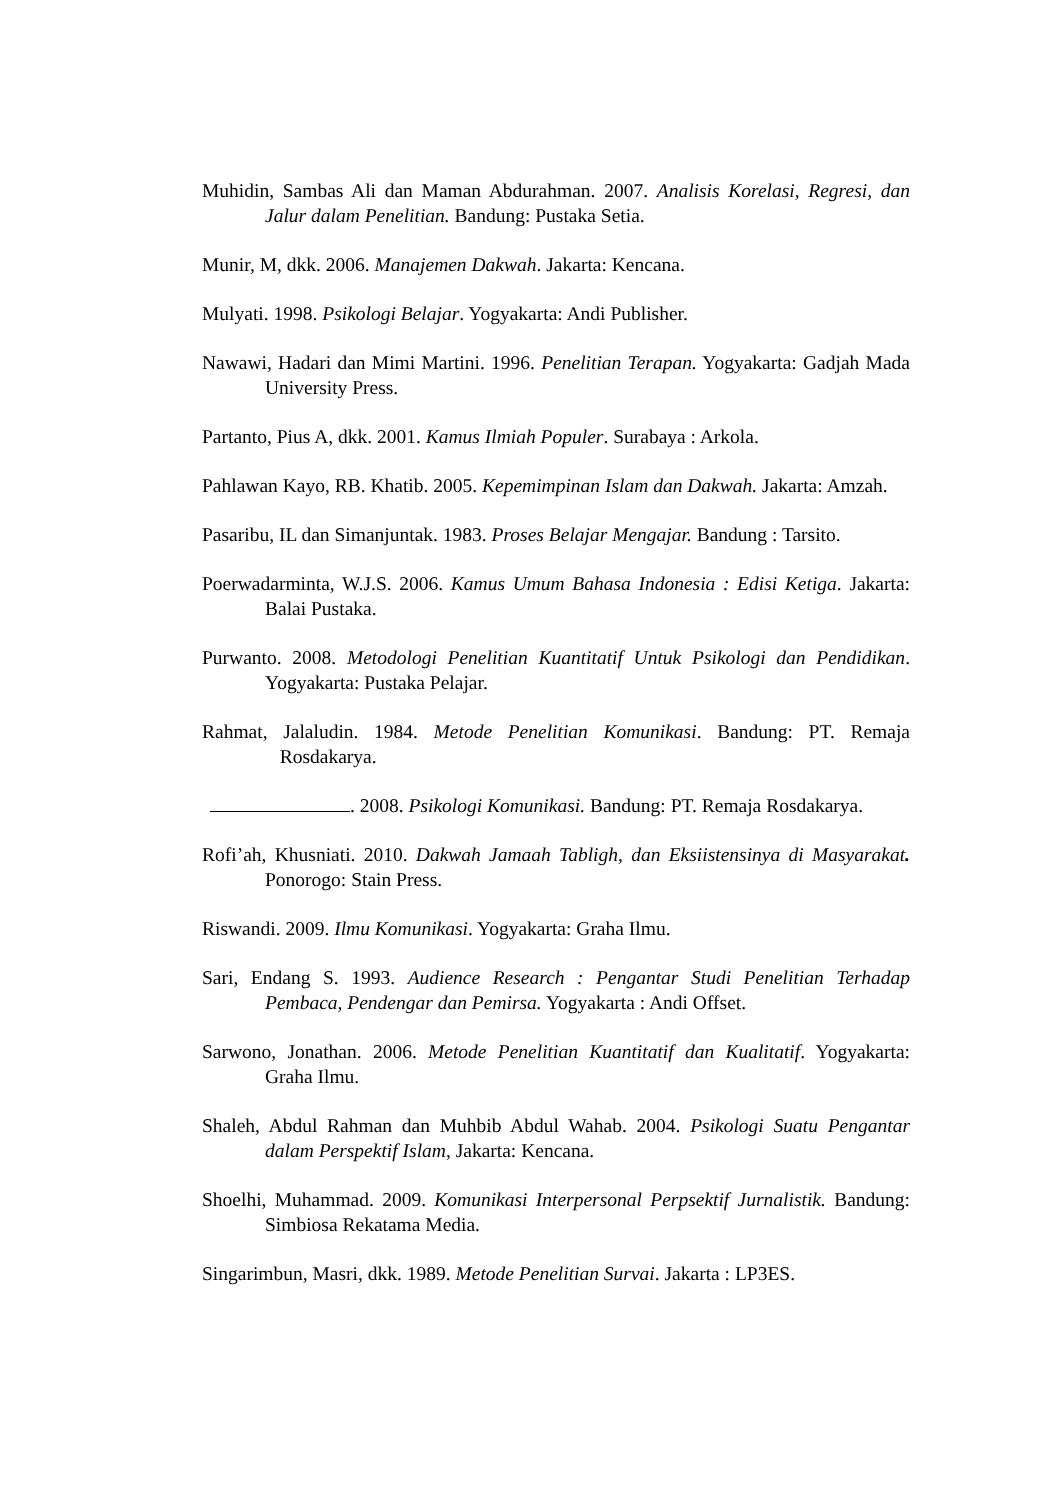Muhidin, Sambas Ali dan Maman Abdurahman. 2007. Analisis Korelasi, Regresi, dan Jalur dalam Penelitian. Bandung: Pustaka Setia.
Munir, M, dkk. 2006. Manajemen Dakwah. Jakarta: Kencana.
Mulyati. 1998. Psikologi Belajar. Yogyakarta: Andi Publisher.
Nawawi, Hadari dan Mimi Martini. 1996. Penelitian Terapan. Yogyakarta: Gadjah Mada University Press.
Partanto, Pius A, dkk. 2001. Kamus Ilmiah Populer. Surabaya : Arkola.
Pahlawan Kayo, RB. Khatib. 2005. Kepemimpinan Islam dan Dakwah. Jakarta: Amzah.
Pasaribu, IL dan Simanjuntak. 1983. Proses Belajar Mengajar. Bandung : Tarsito.
Poerwadarminta, W.J.S. 2006. Kamus Umum Bahasa Indonesia : Edisi Ketiga. Jakarta: Balai Pustaka.
Purwanto. 2008. Metodologi Penelitian Kuantitatif Untuk Psikologi dan Pendidikan. Yogyakarta: Pustaka Pelajar.
Rahmat, Jalaludin. 1984. Metode Penelitian Komunikasi. Bandung: PT. Remaja Rosdakarya.
. 2008. Psikologi Komunikasi. Bandung: PT. Remaja Rosdakarya.
Rofi’ah, Khusniati. 2010. Dakwah Jamaah Tabligh, dan Eksiistensinya di Masyarakat. Ponorogo: Stain Press.
Riswandi. 2009. Ilmu Komunikasi. Yogyakarta: Graha Ilmu.
Sari, Endang S. 1993. Audience Research : Pengantar Studi Penelitian Terhadap Pembaca, Pendengar dan Pemirsa. Yogyakarta : Andi Offset.
Sarwono, Jonathan. 2006. Metode Penelitian Kuantitatif dan Kualitatif. Yogyakarta: Graha Ilmu.
Shaleh, Abdul Rahman dan Muhbib Abdul Wahab. 2004. Psikologi Suatu Pengantar dalam Perspektif Islam, Jakarta: Kencana.
Shoelhi, Muhammad. 2009. Komunikasi Interpersonal Perpsektif Jurnalistik. Bandung: Simbiosa Rekatama Media.
Singarimbun, Masri, dkk. 1989. Metode Penelitian Survai. Jakarta : LP3ES.